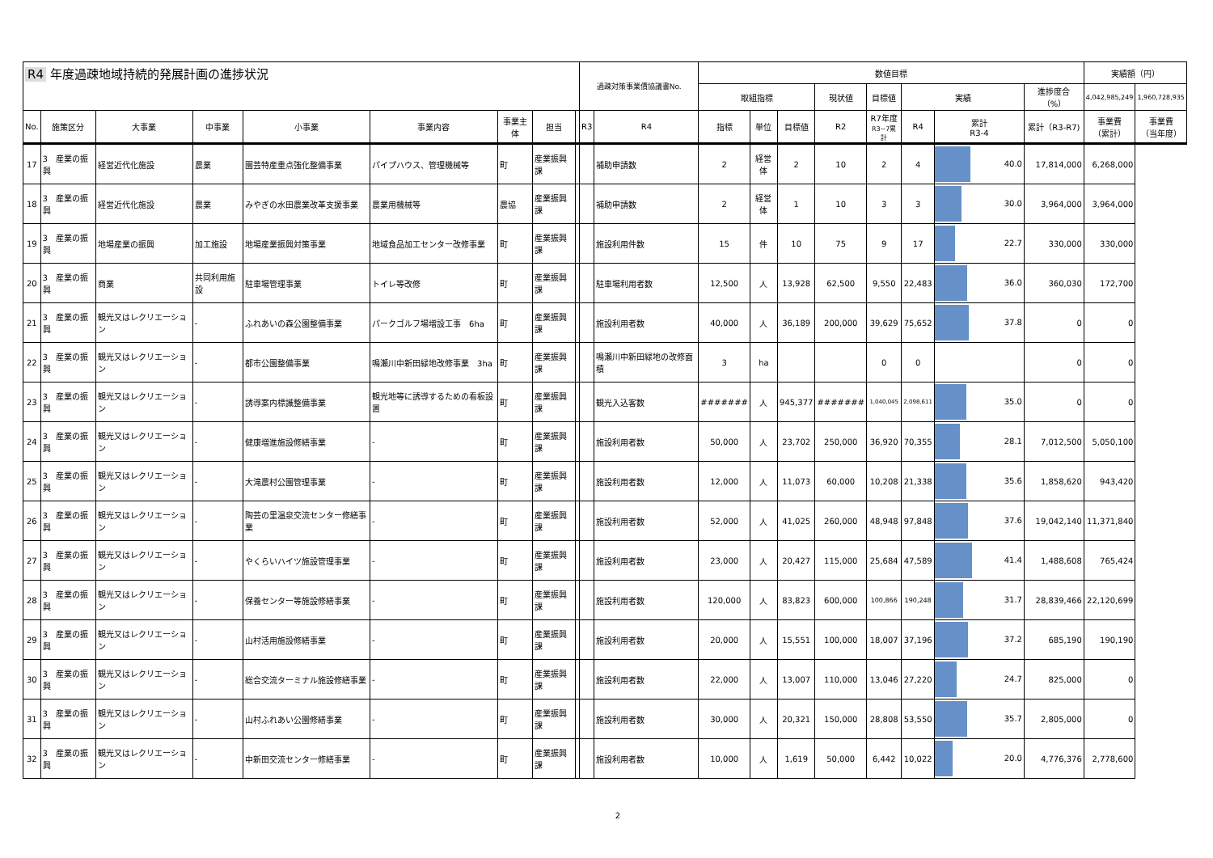| R4 年度過疎地域持続的発展計画の進捗状況 | | | | | | | | | 過疎対策事業債協議書No. | | 数値目標 | | | | | | | | 実績額（円） | |
| --- | --- | --- | --- | --- | --- | --- | --- | --- | --- | --- | --- | --- | --- | --- | --- | --- | --- | --- | --- | --- |
| | | | | | | | | | | | 取組指標 | | | 現状値 | 目標値 | 実績 | | 進捗度合（%） | 4,042,985,249 | 1,960,728,935 |
| No. | 施策区分 | 大事業 | 中事業 | 小事業 | 事業内容 | 事業主体 | 担当 | | R3 | R4 | 指標 | 単位 | 目標値 | R2 | R7年度 R3~7累計 | R4 | 累計 R3-4 | 累計（R3-R7) | 事業費 （累計） | 事業費 （当年度） |
| 17 | 3 産業の振興 | 経営近代化施設 | 農業 | 園芸特産重点強化整備事業 | パイプハウス、管理機械等 | 町 | 産業振興課 | | | | 補助申請数 | 2 | 経営体 | 2 | 10 | 2 | 4 | 40.0 | 17,814,000 | 6,268,000 |
| 18 | 3 産業の振興 | 経営近代化施設 | 農業 | みやぎの水田農業改革支援事業 | 農業用機械等 | 農協 | 産業振興課 | | | 補助申請数 | 2 | 経営体 | 1 | 10 | 3 | 3 | 30.0 | 3,964,000 | 3,964,000 | |
| 19 | 3 産業の振興 | 地場産業の振興 | 加工施設 | 地場産業振興対策事業 | 地域食品加工センター改修事業 | 町 | 産業振興課 | | | 施設利用件数 | 15 | 件 | 10 | 75 | 9 | 17 | 22.7 | 330,000 | 330,000 | |
| 20 | 3 産業の振興 | 商業 | 共同利用施設 | 駐車場管理事業 | トイレ等改修 | 町 | 産業振興課 | | | 駐車場利用者数 | 12,500 | 人 | 13,928 | 62,500 | 9,550 | 22,483 | 36.0 | 360,030 | 172,700 | |
| 21 | 3 産業の振興 | 観光又はレクリエーション | - | ふれあいの森公園整備事業 | パークゴルフ場増設工事 6ha | 町 | 産業振興課 | | | 施設利用者数 | 40,000 | 人 | 36,189 | 200,000 | 39,629 | 75,652 | 37.8 | 0 | 0 | |
| 22 | 3 産業の振興 | 観光又はレクリエーション | - | 都市公園整備事業 | 鳴瀬川中新田緑地改修事業 3ha | 町 | 産業振興課 | | | 鳴瀬川中新田緑地の改修面積 | 3 | ha | | | 0 | 0 | | 0 | 0 | |
| 23 | 3 産業の振興 | 観光又はレクリエーション | - | 誘導案内標識整備事業 | 観光地等に誘導するための看板設置 | 町 | 産業振興課 | | | 観光入込客数 | ####### | 人 | 945,377 | ####### | 1,040,045 | 2,098,611 | 35.0 | 0 | 0 | |
| 24 | 3 産業の振興 | 観光又はレクリエーション | - | 健康増進施設修繕事業 | - | 町 | 産業振興課 | | | 施設利用者数 | 50,000 | 人 | 23,702 | 250,000 | 36,920 | 70,355 | 28.1 | 7,012,500 | 5,050,100 | |
| 25 | 3 産業の振興 | 観光又はレクリエーション | - | 大滝農村公園管理事業 | - | 町 | 産業振興課 | | | 施設利用者数 | 12,000 | 人 | 11,073 | 60,000 | 10,208 | 21,338 | 35.6 | 1,858,620 | 943,420 | |
| 26 | 3 産業の振興 | 観光又はレクリエーション | - | 陶芸の里温泉交流センター修繕事業 | - | 町 | 産業振興課 | | | 施設利用者数 | 52,000 | 人 | 41,025 | 260,000 | 48,948 | 97,848 | 37.6 | 19,042,140 | 11,371,840 | |
| 27 | 3 産業の振興 | 観光又はレクリエーション | - | やくらいハイツ施設管理事業 | - | 町 | 産業振興課 | | | 施設利用者数 | 23,000 | 人 | 20,427 | 115,000 | 25,684 | 47,589 | 41.4 | 1,488,608 | 765,424 | |
| 28 | 3 産業の振興 | 観光又はレクリエーション | - | 保養センター等施設修繕事業 | - | 町 | 産業振興課 | | | 施設利用者数 | 120,000 | 人 | 83,823 | 600,000 | 100,866 | 190,248 | 31.7 | 28,839,466 | 22,120,699 | |
| 29 | 3 産業の振興 | 観光又はレクリエーション | - | 山村活用施設修繕事業 | - | 町 | 産業振興課 | | | 施設利用者数 | 20,000 | 人 | 15,551 | 100,000 | 18,007 | 37,196 | 37.2 | 685,190 | 190,190 | |
| 30 | 3 産業の振興 | 観光又はレクリエーション | - | 総合交流ターミナル施設修繕事業 | - | 町 | 産業振興課 | | | 施設利用者数 | 22,000 | 人 | 13,007 | 110,000 | 13,046 | 27,220 | 24.7 | 825,000 | 0 | |
| 31 | 3 産業の振興 | 観光又はレクリエーション | - | 山村ふれあい公園修繕事業 | - | 町 | 産業振興課 | | | 施設利用者数 | 30,000 | 人 | 20,321 | 150,000 | 28,808 | 53,550 | 35.7 | 2,805,000 | 0 | |
| 32 | 3 産業の振興 | 観光又はレクリエーション | - | 中新田交流センター修繕事業 | - | 町 | 産業振興課 | | | 施設利用者数 | 10,000 | 人 | 1,619 | 50,000 | 6,442 | 10,022 | 20.0 | 4,776,376 | 2,778,600 | |
2